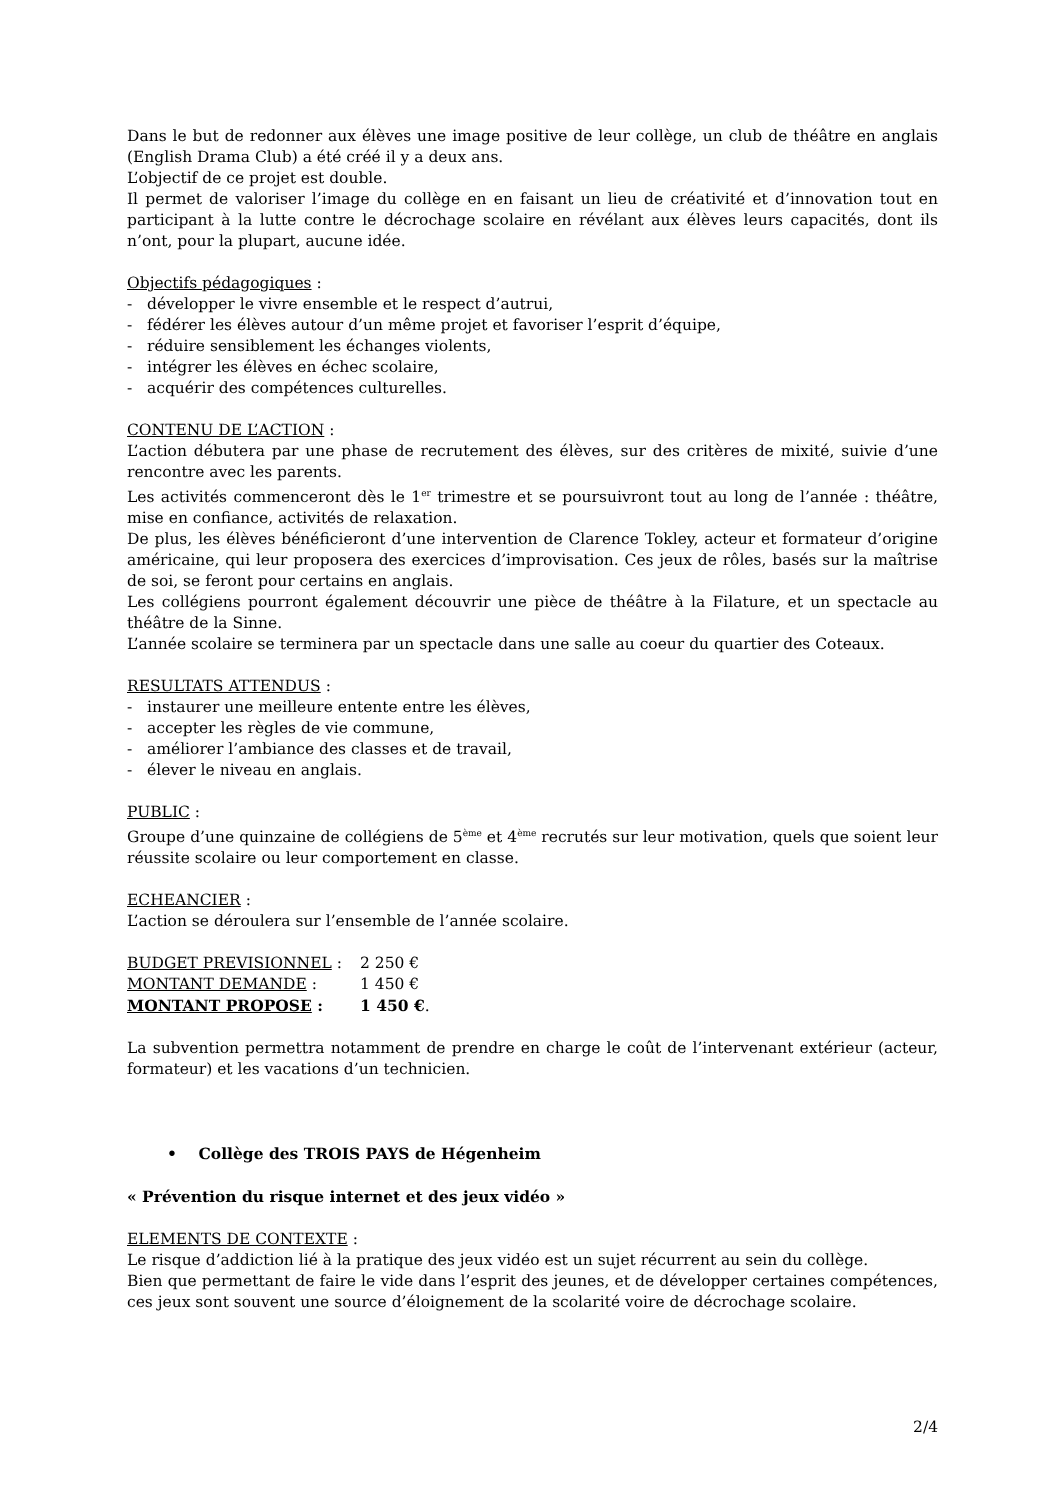Dans le but de redonner aux élèves une image positive de leur collège, un club de théâtre en anglais (English Drama Club) a été créé il y a deux ans.
L’objectif de ce projet est double.
Il permet de valoriser l’image du collège en en faisant un lieu de créativité et d’innovation tout en participant à la lutte contre le décrochage scolaire en révélant aux élèves leurs capacités, dont ils n’ont, pour la plupart, aucune idée.
Objectifs pédagogiques :
- développer le vivre ensemble et le respect d’autrui,
- fédérer les élèves autour d’un même projet et favoriser l’esprit d’équipe,
- réduire sensiblement les échanges violents,
- intégrer les élèves en échec scolaire,
- acquérir des compétences culturelles.
CONTENU DE L’ACTION :
L’action débutera par une phase de recrutement des élèves, sur des critères de mixité, suivie d’une rencontre avec les parents.
Les activités commenceront dès le 1<sup>er</sup> trimestre et se poursuivront tout au long de l’année : théâtre, mise en confiance, activités de relaxation.
De plus, les élèves bénéficieront d’une intervention de Clarence Tokley, acteur et formateur d’origine américaine, qui leur proposera des exercices d’improvisation. Ces jeux de rôles, basés sur la maîtrise de soi, se feront pour certains en anglais.
Les collégiens pourront également découvrir une pièce de théâtre à la Filature, et un spectacle au théâtre de la Sinne.
L’année scolaire se terminera par un spectacle dans une salle au coeur du quartier des Coteaux.
RESULTATS ATTENDUS :
- instaurer une meilleure entente entre les élèves,
- accepter les règles de vie commune,
- améliorer l’ambiance des classes et de travail,
- élever le niveau en anglais.
PUBLIC :
Groupe d’une quinzaine de collégiens de 5<sup>ème</sup> et 4<sup>ème</sup> recrutés sur leur motivation, quels que soient leur réussite scolaire ou leur comportement en classe.
ECHEANCIER :
L’action se déroulera sur l’ensemble de l’année scolaire.
BUDGET PREVISIONNEL : 2 250 €
MONTANT DEMANDE : 1 450 €
MONTANT PROPOSE : 1 450 €.
La subvention permettra notamment de prendre en charge le coût de l’intervenant extérieur (acteur, formateur) et les vacations d’un technicien.
• Collège des TROIS PAYS de Hégenheim
« Prévention du risque internet et des jeux vidéo »
ELEMENTS DE CONTEXTE :
Le risque d’addiction lié à la pratique des jeux vidéo est un sujet récurrent au sein du collège.
Bien que permettant de faire le vide dans l’esprit des jeunes, et de développer certaines compétences, ces jeux sont souvent une source d’éloignement de la scolarité voire de décrochage scolaire.
2/4